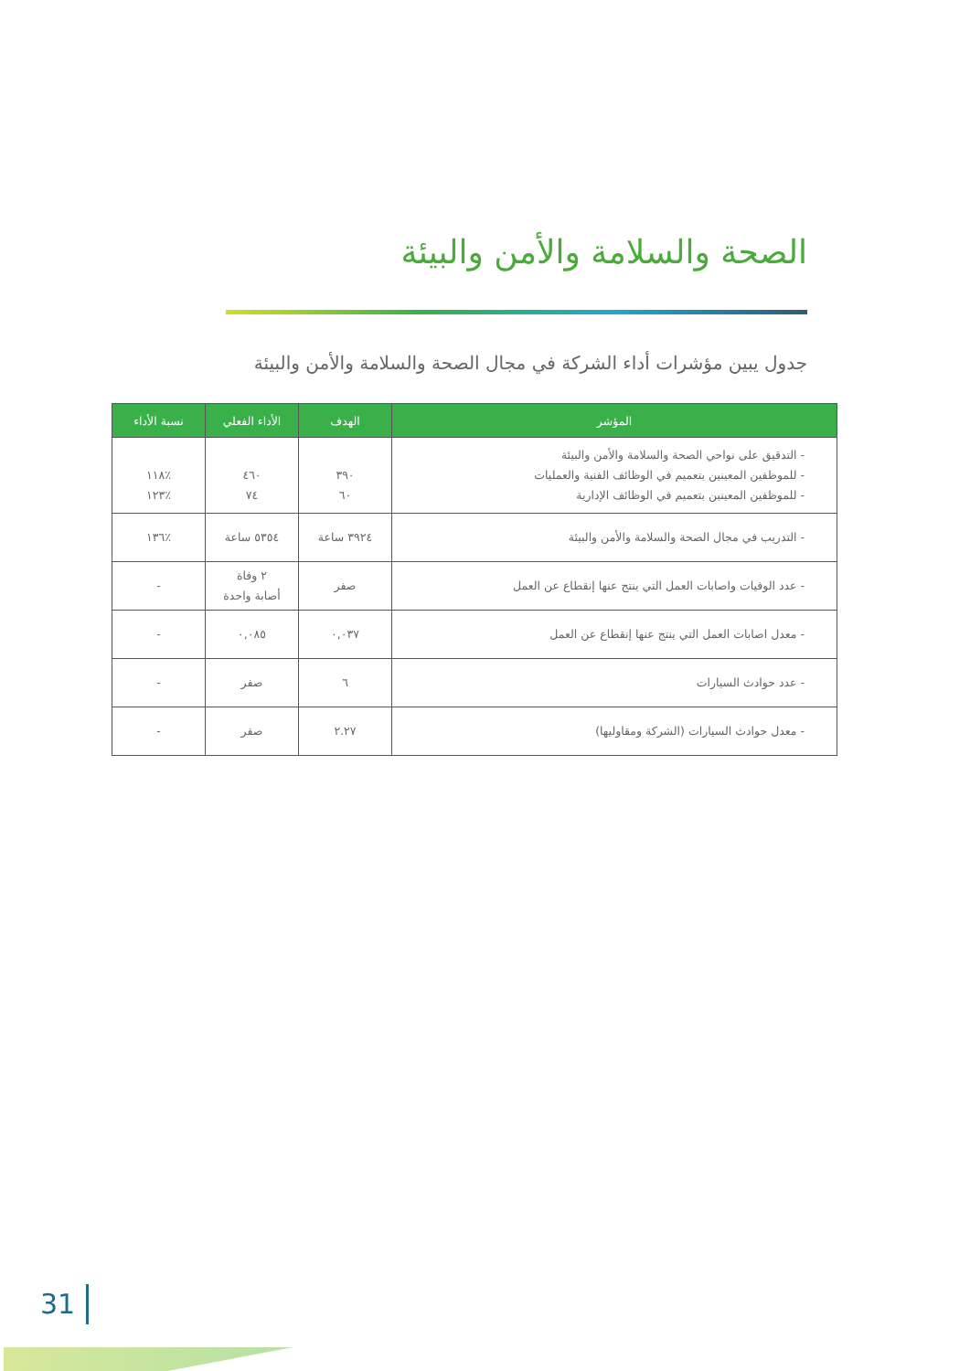الصحة والسلامة والأمن والبيئة
جدول يبين مؤشرات أداء الشركة في مجال الصحة والسلامة والأمن والبيئة
| المؤشر | الهدف | الأداء الفعلي | نسبة الأداء |
| --- | --- | --- | --- |
| - التدقيق على نواحي الصحة والسلامة والأمن والبيئة - للموظفين المعينين بتعميم في الوظائف الفنية والعمليات - للموظفين المعينين بتعميم في الوظائف الإدارية | ٣٩٠ ٦٠ | ٤٦٠ ٧٤ | ٪١١٨ ٪١٢٣ |
| - التدريب في مجال الصحة والسلامة والأمن والبيئة | ٣٩٢٤ ساعة | ٥٣٥٤ ساعة | ٪١٣٦ |
| - عدد الوفيات واصابات العمل التي ينتج عنها إنقطاع عن العمل | صفر | ٢ وفاة أصابة واحدة | - |
| - معدل اصابات العمل التي ينتج عنها إنقطاع عن العمل | ٠,٠٣٧ | ٠,٠٨٥ | - |
| - عدد حوادث السيارات | ٦ | صفر | - |
| - معدل حوادث السيارات (الشركة ومقاوليها) | ٢.٢٧ | صفر | - |
31